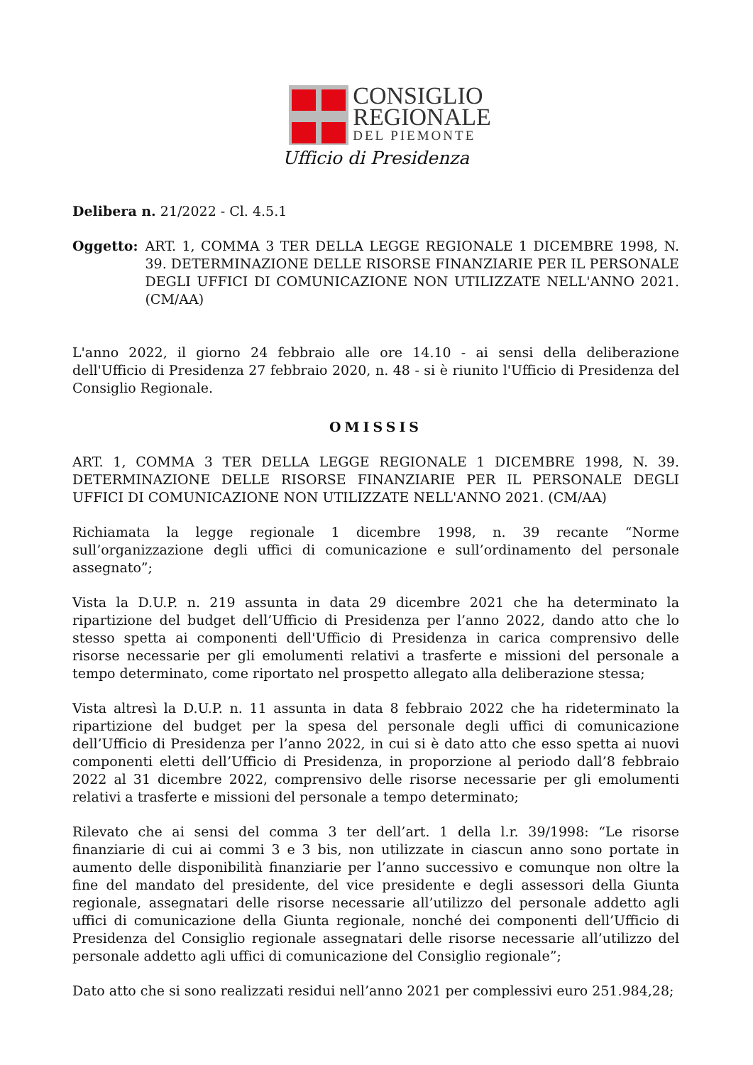CONSIGLIO
REGIONALE
DEL PIEMONTE
Ufficio di Presidenza
Delibera n. 21/2022 - Cl. 4.5.1
Oggetto: ART. 1, COMMA 3 TER DELLA LEGGE REGIONALE 1 DICEMBRE 1998, N. 39. DETERMINAZIONE DELLE RISORSE FINANZIARIE PER IL PERSONALE DEGLI UFFICI DI COMUNICAZIONE NON UTILIZZATE NELL'ANNO 2021. (CM/AA)
L'anno 2022, il giorno 24 febbraio alle ore 14.10 - ai sensi della deliberazione dell'Ufficio di Presidenza 27 febbraio 2020, n. 48 - si è riunito l'Ufficio di Presidenza del Consiglio Regionale.
OMISSIS
ART. 1, COMMA 3 TER DELLA LEGGE REGIONALE 1 DICEMBRE 1998, N. 39. DETERMINAZIONE DELLE RISORSE FINANZIARIE PER IL PERSONALE DEGLI UFFICI DI COMUNICAZIONE NON UTILIZZATE NELL'ANNO 2021. (CM/AA)
Richiamata la legge regionale 1 dicembre 1998, n. 39 recante “Norme sull’organizzazione degli uffici di comunicazione e sull’ordinamento del personale assegnato”;
Vista la D.U.P. n. 219 assunta in data 29 dicembre 2021 che ha determinato la ripartizione del budget dell’Ufficio di Presidenza per l’anno 2022, dando atto che lo stesso spetta ai componenti dell'Ufficio di Presidenza in carica comprensivo delle risorse necessarie per gli emolumenti relativi a trasferte e missioni del personale a tempo determinato, come riportato nel prospetto allegato alla deliberazione stessa;
Vista altresì la D.U.P. n. 11 assunta in data 8 febbraio 2022 che ha rideterminato la ripartizione del budget per la spesa del personale degli uffici di comunicazione dell’Ufficio di Presidenza per l’anno 2022, in cui si è dato atto che esso spetta ai nuovi componenti eletti dell’Ufficio di Presidenza, in proporzione al periodo dall’8 febbraio 2022 al 31 dicembre 2022, comprensivo delle risorse necessarie per gli emolumenti relativi a trasferte e missioni del personale a tempo determinato;
Rilevato che ai sensi del comma 3 ter dell’art. 1 della l.r. 39/1998: “Le risorse finanziarie di cui ai commi 3 e 3 bis, non utilizzate in ciascun anno sono portate in aumento delle disponibilità finanziarie per l’anno successivo e comunque non oltre la fine del mandato del presidente, del vice presidente e degli assessori della Giunta regionale, assegnatari delle risorse necessarie all’utilizzo del personale addetto agli uffici di comunicazione della Giunta regionale, nonché dei componenti dell’Ufficio di Presidenza del Consiglio regionale assegnatari delle risorse necessarie all’utilizzo del personale addetto agli uffici di comunicazione del Consiglio regionale”;
Dato atto che si sono realizzati residui nell’anno 2021 per complessivi euro 251.984,28;